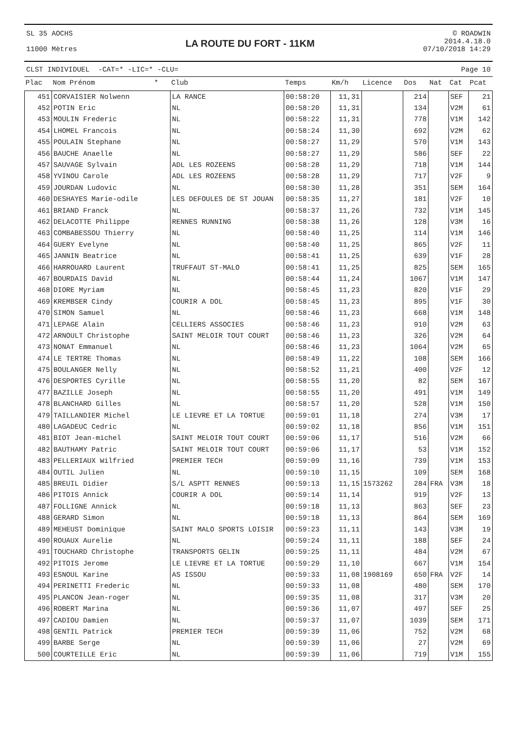SL 35 AOCHS
11000 Mètres
LA ROUTE DU FORT - 11KM
© ROADWIN
2014.4.18.0
07/10/2018 14:29
CLST INDIVIDUEL -CAT=* -LIC=* -CLU= Page 10
| Plac | Nom Prénom * | Club | Temps | Km/h | Licence | Dos | Nat | Cat | Pcat |
| --- | --- | --- | --- | --- | --- | --- | --- | --- | --- |
| 451 | CORVAISIER Nolwenn | LA RANCE | 00:58:20 | 11,31 | | 214 | | SEF | 21 |
| 452 | POTIN Eric | NL | 00:58:20 | 11,31 | | 134 | | V2M | 61 |
| 453 | MOULIN Frederic | NL | 00:58:22 | 11,31 | | 778 | | V1M | 142 |
| 454 | LHOMEL Francois | NL | 00:58:24 | 11,30 | | 692 | | V2M | 62 |
| 455 | POULAIN Stephane | NL | 00:58:27 | 11,29 | | 570 | | V1M | 143 |
| 456 | BAUCHE Anaelle | NL | 00:58:27 | 11,29 | | 586 | | SEF | 22 |
| 457 | SAUVAGE Sylvain | ADL LES ROZEENS | 00:58:28 | 11,29 | | 718 | | V1M | 144 |
| 458 | YVINOU Carole | ADL LES ROZEENS | 00:58:28 | 11,29 | | 717 | | V2F | 9 |
| 459 | JOURDAN Ludovic | NL | 00:58:30 | 11,28 | | 351 | | SEM | 164 |
| 460 | DESHAYES Marie-odile | LES DEFOULES DE ST JOUAN | 00:58:35 | 11,27 | | 181 | | V2F | 10 |
| 461 | BRIAND Franck | NL | 00:58:37 | 11,26 | | 732 | | V1M | 145 |
| 462 | DELACOTTE Philippe | RENNES RUNNING | 00:58:38 | 11,26 | | 128 | | V3M | 16 |
| 463 | COMBABESSOU Thierry | NL | 00:58:40 | 11,25 | | 114 | | V1M | 146 |
| 464 | GUERY Evelyne | NL | 00:58:40 | 11,25 | | 865 | | V2F | 11 |
| 465 | JANNIN Beatrice | NL | 00:58:41 | 11,25 | | 639 | | V1F | 28 |
| 466 | HARROUARD Laurent | TRUFFAUT ST-MALO | 00:58:41 | 11,25 | | 825 | | SEM | 165 |
| 467 | BOURDAIS David | NL | 00:58:44 | 11,24 | | 1067 | | V1M | 147 |
| 468 | DIORE Myriam | NL | 00:58:45 | 11,23 | | 820 | | V1F | 29 |
| 469 | KREMBSER Cindy | COURIR A DOL | 00:58:45 | 11,23 | | 895 | | V1F | 30 |
| 470 | SIMON Samuel | NL | 00:58:46 | 11,23 | | 668 | | V1M | 148 |
| 471 | LEPAGE Alain | CELLIERS ASSOCIES | 00:58:46 | 11,23 | | 910 | | V2M | 63 |
| 472 | ARNOULT Christophe | SAINT MELOIR TOUT COURT | 00:58:46 | 11,23 | | 326 | | V2M | 64 |
| 473 | NONAT Emmanuel | NL | 00:58:46 | 11,23 | | 1064 | | V2M | 65 |
| 474 | LE TERTRE Thomas | NL | 00:58:49 | 11,22 | | 108 | | SEM | 166 |
| 475 | BOULANGER Nelly | NL | 00:58:52 | 11,21 | | 400 | | V2F | 12 |
| 476 | DESPORTES Cyrille | NL | 00:58:55 | 11,20 | | 82 | | SEM | 167 |
| 477 | BAZILLE Joseph | NL | 00:58:55 | 11,20 | | 491 | | V1M | 149 |
| 478 | BLANCHARD Gilles | NL | 00:58:57 | 11,20 | | 528 | | V1M | 150 |
| 479 | TAILLANDIER Michel | LE LIEVRE ET LA TORTUE | 00:59:01 | 11,18 | | 274 | | V3M | 17 |
| 480 | LAGADEUC Cedric | NL | 00:59:02 | 11,18 | | 856 | | V1M | 151 |
| 481 | BIOT Jean-michel | SAINT MELOIR TOUT COURT | 00:59:06 | 11,17 | | 516 | | V2M | 66 |
| 482 | BAUTHAMY Patric | SAINT MELOIR TOUT COURT | 00:59:06 | 11,17 | | 53 | | V1M | 152 |
| 483 | PELLERIAUX Wilfried | PREMIER TECH | 00:59:09 | 11,16 | | 739 | | V1M | 153 |
| 484 | OUTIL Julien | NL | 00:59:10 | 11,15 | | 109 | | SEM | 168 |
| 485 | BREUIL Didier | S/L ASPTT RENNES | 00:59:13 | 11,15 | 1573262 | 284 | FRA | V3M | 18 |
| 486 | PITOIS Annick | COURIR A DOL | 00:59:14 | 11,14 | | 919 | | V2F | 13 |
| 487 | FOLLIGNE Annick | NL | 00:59:18 | 11,13 | | 863 | | SEF | 23 |
| 488 | GERARD Simon | NL | 00:59:18 | 11,13 | | 864 | | SEM | 169 |
| 489 | MEHEUST Dominique | SAINT MALO SPORTS LOISIR | 00:59:23 | 11,11 | | 143 | | V3M | 19 |
| 490 | ROUAUX Aurelie | NL | 00:59:24 | 11,11 | | 188 | | SEF | 24 |
| 491 | TOUCHARD Christophe | TRANSPORTS GELIN | 00:59:25 | 11,11 | | 484 | | V2M | 67 |
| 492 | PITOIS Jerome | LE LIEVRE ET LA TORTUE | 00:59:29 | 11,10 | | 667 | | V1M | 154 |
| 493 | ESNOUL Karine | AS ISSOU | 00:59:33 | 11,08 | 1908169 | 650 | FRA | V2F | 14 |
| 494 | PERINETTI Frederic | NL | 00:59:33 | 11,08 | | 480 | | SEM | 170 |
| 495 | PLANCON Jean-roger | NL | 00:59:35 | 11,08 | | 317 | | V3M | 20 |
| 496 | ROBERT Marina | NL | 00:59:36 | 11,07 | | 497 | | SEF | 25 |
| 497 | CADIOU Damien | NL | 00:59:37 | 11,07 | | 1039 | | SEM | 171 |
| 498 | GENTIL Patrick | PREMIER TECH | 00:59:39 | 11,06 | | 752 | | V2M | 68 |
| 499 | BARBE Serge | NL | 00:59:39 | 11,06 | | 27 | | V2M | 69 |
| 500 | COURTEILLE Eric | NL | 00:59:39 | 11,06 | | 719 | | V1M | 155 |